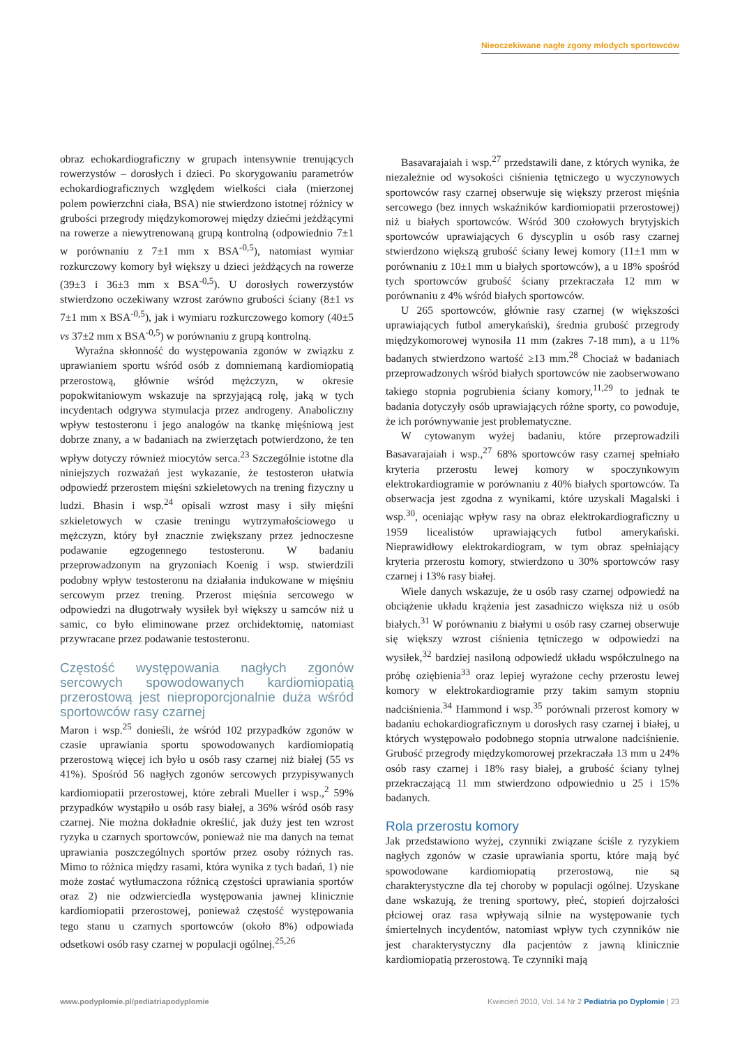Nieoczekiwane nagłe zgony młodych sportowców
obraz echokardiograficzny w grupach intensywnie trenujących rowerzystów – dorosłych i dzieci. Po skorygowaniu parametrów echokardiograficznych względem wielkości ciała (mierzonej polem powierzchni ciała, BSA) nie stwierdzono istotnej różnicy w grubości przegrody międzykomorowej między dziećmi jeżdżącymi na rowerze a niewytrenowaną grupą kontrolną (odpowiednio 7±1 w porównaniu z 7±1 mm x BSA<sup>-0,5</sup>), natomiast wymiar rozkurczowy komory był większy u dzieci jeżdżących na rowerze (39±3 i 36±3 mm x BSA<sup>-0,5</sup>). U dorosłych rowerzystów stwierdzono oczekiwany wzrost zarówno grubości ściany (8±1 vs 7±1 mm x BSA<sup>-0,5</sup>), jak i wymiaru rozkurczowego komory (40±5 vs 37±2 mm x BSA<sup>-0,5</sup>) w porównaniu z grupą kontrolną.
Wyraźna skłonność do występowania zgonów w związku z uprawianiem sportu wśród osób z domniemaną kardiomiopatią przerostową, głównie wśród mężczyzn, w okresie popokwitaniowym wskazuje na sprzyjającą rolę, jaką w tych incydentach odgrywa stymulacja przez androgeny. Anaboliczny wpływ testosteronu i jego analogów na tkankę mięśniową jest dobrze znany, a w badaniach na zwierzętach potwierdzono, że ten wpływ dotyczy również miocytów serca.<sup>23</sup> Szczególnie istotne dla niniejszych rozważań jest wykazanie, że testosteron ułatwia odpowiedź przerostem mięśni szkieletowych na trening fizyczny u ludzi. Bhasin i wsp.<sup>24</sup> opisali wzrost masy i siły mięśni szkieletowych w czasie treningu wytrzymałościowego u mężczyzn, który był znacznie zwiększany przez jednoczesne podawanie egzogennego testosteronu. W badaniu przeprowadzonym na gryzoniach Koenig i wsp. stwierdzili podobny wpływ testosteronu na działania indukowane w mięśniu sercowym przez trening. Przerost mięśnia sercowego w odpowiedzi na długotrwały wysiłek był większy u samców niż u samic, co było eliminowane przez orchidektomię, natomiast przywracane przez podawanie testosteronu.
Częstość występowania nagłych zgonów sercowych spowodowanych kardiomiopatią przerostową jest nieproporcjonalnie duża wśród sportowców rasy czarnej
Maron i wsp.<sup>25</sup> donieśli, że wśród 102 przypadków zgonów w czasie uprawiania sportu spowodowanych kardiomiopatią przerostową więcej ich było u osób rasy czarnej niż białej (55 vs 41%). Spośród 56 nagłych zgonów sercowych przypisywanych kardiomiopatii przerostowej, które zebrali Mueller i wsp.,<sup>2</sup> 59% przypadków wystąpiło u osób rasy białej, a 36% wśród osób rasy czarnej. Nie można dokładnie określić, jak duży jest ten wzrost ryzyka u czarnych sportowców, ponieważ nie ma danych na temat uprawiania poszczególnych sportów przez osoby różnych ras. Mimo to różnica między rasami, która wynika z tych badań, 1) nie może zostać wytłumaczona różnicą częstości uprawiania sportów oraz 2) nie odzwierciedla występowania jawnej klinicznie kardiomiopatii przerostowej, ponieważ częstość występowania tego stanu u czarnych sportowców (około 8%) odpowiada odsetkowi osób rasy czarnej w populacji ogólnej.<sup>25,26</sup>
Basavarajaiah i wsp.<sup>27</sup> przedstawili dane, z których wynika, że niezależnie od wysokości ciśnienia tętniczego u wyczynowych sportowców rasy czarnej obserwuje się większy przerost mięśnia sercowego (bez innych wskaźników kardiomiopatii przerostowej) niż u białych sportowców. Wśród 300 czołowych brytyjskich sportowców uprawiających 6 dyscyplin u osób rasy czarnej stwierdzono większą grubość ściany lewej komory (11±1 mm w porównaniu z 10±1 mm u białych sportowców), a u 18% spośród tych sportowców grubość ściany przekraczała 12 mm w porównaniu z 4% wśród białych sportowców.
U 265 sportowców, głównie rasy czarnej (w większości uprawiających futbol amerykański), średnia grubość przegrody międzykomorowej wynosiła 11 mm (zakres 7-18 mm), a u 11% badanych stwierdzono wartość ≥13 mm.<sup>28</sup> Chociaż w badaniach przeprowadzonych wśród białych sportowców nie zaobserwowano takiego stopnia pogrubienia ściany komory,<sup>11,29</sup> to jednak te badania dotyczyły osób uprawiających różne sporty, co powoduje, że ich porównywanie jest problematyczne.
W cytowanym wyżej badaniu, które przeprowadzili Basavarajaiah i wsp.,<sup>27</sup> 68% sportowców rasy czarnej spełniało kryteria przerostu lewej komory w spoczynkowym elektrokardiogramie w porównaniu z 40% białych sportowców. Ta obserwacja jest zgodna z wynikami, które uzyskali Magalski i wsp.<sup>30</sup>, oceniając wpływ rasy na obraz elektrokardiograficzny u 1959 licealistów uprawiających futbol amerykański. Nieprawidłowy elektrokardiogram, w tym obraz spełniający kryteria przerostu komory, stwierdzono u 30% sportowców rasy czarnej i 13% rasy białej.
Wiele danych wskazuje, że u osób rasy czarnej odpowiedź na obciążenie układu krążenia jest zasadniczo większa niż u osób białych.<sup>31</sup> W porównaniu z białymi u osób rasy czarnej obserwuje się większy wzrost ciśnienia tętniczego w odpowiedzi na wysiłek,<sup>32</sup> bardziej nasiloną odpowiedź układu współczulnego na próbę oziębienia<sup>33</sup> oraz lepiej wyrażone cechy przerostu lewej komory w elektrokardiogramie przy takim samym stopniu nadciśnienia.<sup>34</sup> Hammond i wsp.<sup>35</sup> porównali przerost komory w badaniu echokardiograficznym u dorosłych rasy czarnej i białej, u których występowało podobnego stopnia utrwalone nadciśnienie. Grubość przegrody międzykomorowej przekraczała 13 mm u 24% osób rasy czarnej i 18% rasy białej, a grubość ściany tylnej przekraczającą 11 mm stwierdzono odpowiednio u 25 i 15% badanych.
Rola przerostu komory
Jak przedstawiono wyżej, czynniki związane ściśle z ryzykiem nagłych zgonów w czasie uprawiania sportu, które mają być spowodowane kardiomiopatią przerostową, nie są charakterystyczne dla tej choroby w populacji ogólnej. Uzyskane dane wskazują, że trening sportowy, płeć, stopień dojrzałości płciowej oraz rasa wpływają silnie na występowanie tych śmiertelnych incydentów, natomiast wpływ tych czynników nie jest charakterystyczny dla pacjentów z jawną klinicznie kardiomiopatią przerostową. Te czynniki mają
www.podyplomie.pl/pediatriapodyplomie Kwiecień 2010, Vol. 14 Nr 2 Pediatria po Dyplomie | 23